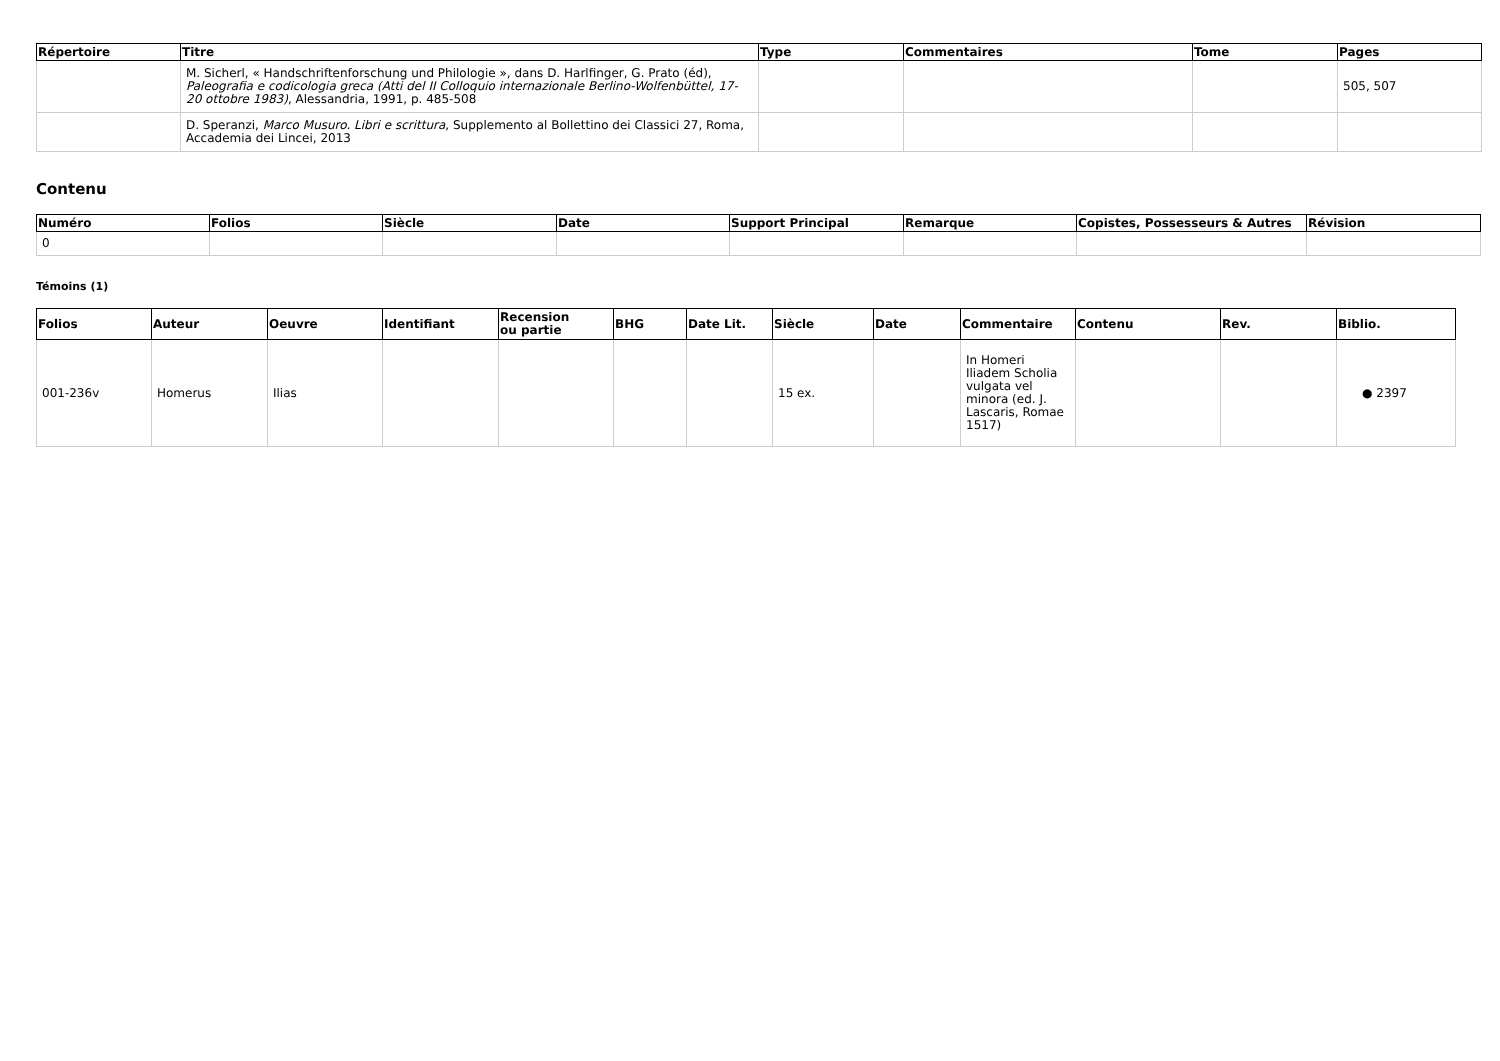| Répertoire | Titre | Type | Commentaires | Tome | Pages |
| --- | --- | --- | --- | --- | --- |
| | M. Sicherl, « Handschriftenforschung und Philologie », dans D. Harlfinger, G. Prato (éd), Paleografia e codicologia greca (Atti del II Colloquio internazionale Berlino-Wolfenbüttel, 17-20 ottobre 1983) , Alessandria, 1991, p. 485-508 | | | | 505, 507 |
| | D. Speranzi, Marco Musuro. Libri e scrittura , Supplemento al Bollettino dei Classici 27, Roma, Accademia dei Lincei, 2013 | | | | |
Contenu
| Numéro | Folios | Siècle | Date | Support Principal | Remarque | Copistes, Possesseurs & Autres | Révision |
| --- | --- | --- | --- | --- | --- | --- | --- |
| 0 | | | | | | | |
Témoins (1)
| Folios | Auteur | Oeuvre | Identifiant | Recension ou partie | BHG | Date Lit. | Siècle | Date | Commentaire | Contenu | Rev. | Biblio. |
| --- | --- | --- | --- | --- | --- | --- | --- | --- | --- | --- | --- | --- |
| 001-236v | Homerus | Ilias | | | | | 15 ex. | | In Homeri Iliadem Scholia vulgata vel minora (ed. J. Lascaris, Romae 1517) | | | ● 2397 |